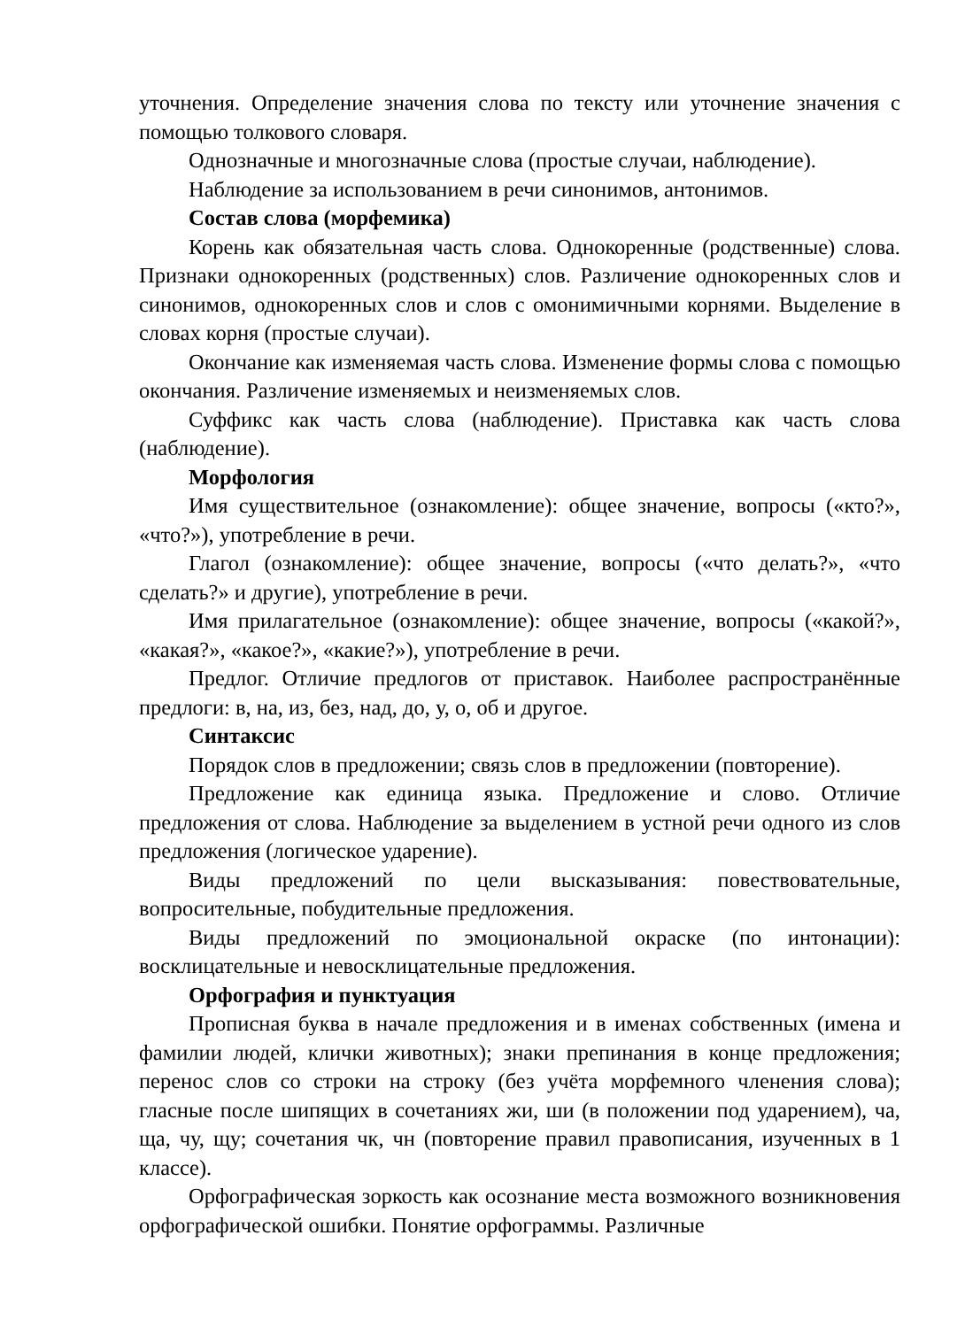уточнения. Определение значения слова по тексту или уточнение значения с помощью толкового словаря.
Однозначные и многозначные слова (простые случаи, наблюдение).
Наблюдение за использованием в речи синонимов, антонимов.
Состав слова (морфемика)
Корень как обязательная часть слова. Однокоренные (родственные) слова. Признаки однокоренных (родственных) слов. Различение однокоренных слов и синонимов, однокоренных слов и слов с омонимичными корнями. Выделение в словах корня (простые случаи).
Окончание как изменяемая часть слова. Изменение формы слова с помощью окончания. Различение изменяемых и неизменяемых слов.
Суффикс как часть слова (наблюдение). Приставка как часть слова (наблюдение).
Морфология
Имя существительное (ознакомление): общее значение, вопросы («кто?», «что?»), употребление в речи.
Глагол (ознакомление): общее значение, вопросы («что делать?», «что сделать?» и другие), употребление в речи.
Имя прилагательное (ознакомление): общее значение, вопросы («какой?», «какая?», «какое?», «какие?»), употребление в речи.
Предлог. Отличие предлогов от приставок. Наиболее распространённые предлоги: в, на, из, без, над, до, у, о, об и другое.
Синтаксис
Порядок слов в предложении; связь слов в предложении (повторение).
Предложение как единица языка. Предложение и слово. Отличие предложения от слова. Наблюдение за выделением в устной речи одного из слов предложения (логическое ударение).
Виды предложений по цели высказывания: повествовательные, вопросительные, побудительные предложения.
Виды предложений по эмоциональной окраске (по интонации): восклицательные и невосклицательные предложения.
Орфография и пунктуация
Прописная буква в начале предложения и в именах собственных (имена и фамилии людей, клички животных); знаки препинания в конце предложения; перенос слов со строки на строку (без учёта морфемного членения слова); гласные после шипящих в сочетаниях жи, ши (в положении под ударением), ча, ща, чу, щу; сочетания чк, чн (повторение правил правописания, изученных в 1 классе).
Орфографическая зоркость как осознание места возможного возникновения орфографической ошибки. Понятие орфограммы. Различные